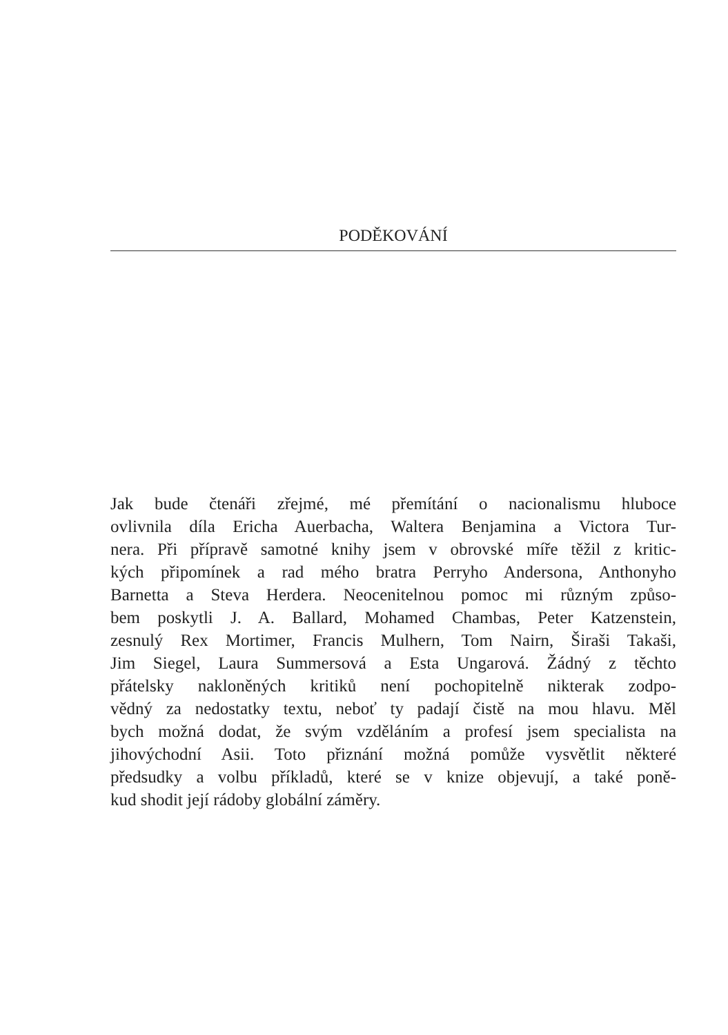PODĚKOVÁNÍ
Jak bude čtenáři zřejmé, mé přemítání o nacionalismu hluboce
ovlivnila díla Ericha Auerbacha, Waltera Benjamina a Victora Tur-
nera. Při přípravě samotné knihy jsem v obrovské míře těžil z kritic-
kých připomínek a rad mého bratra Perryho Andersona, Anthonyho
Barnetta a Steva Herdera. Neocenitelnou pomoc mi různým způso-
bem poskytli J. A. Ballard, Mohamed Chambas, Peter Katzenstein,
zesnulý Rex Mortimer, Francis Mulhern, Tom Nairn, Širaši Takaši,
Jim Siegel, Laura Summersová a Esta Ungarová. Žádný z těchto
přátelsky nakloněných kritiků není pochopitelně nikterak zodpo-
vědný za nedostatky textu, neboť ty padají čistě na mou hlavu. Měl
bych možná dodat, že svým vzděláním a profesí jsem specialista na
jihovýchodní Asii. Toto přiznání možná pomůže vysvětlit některé
předsudky a volbu příkladů, které se v knize objevují, a také poně-
kud shodit její rádoby globální záměry.